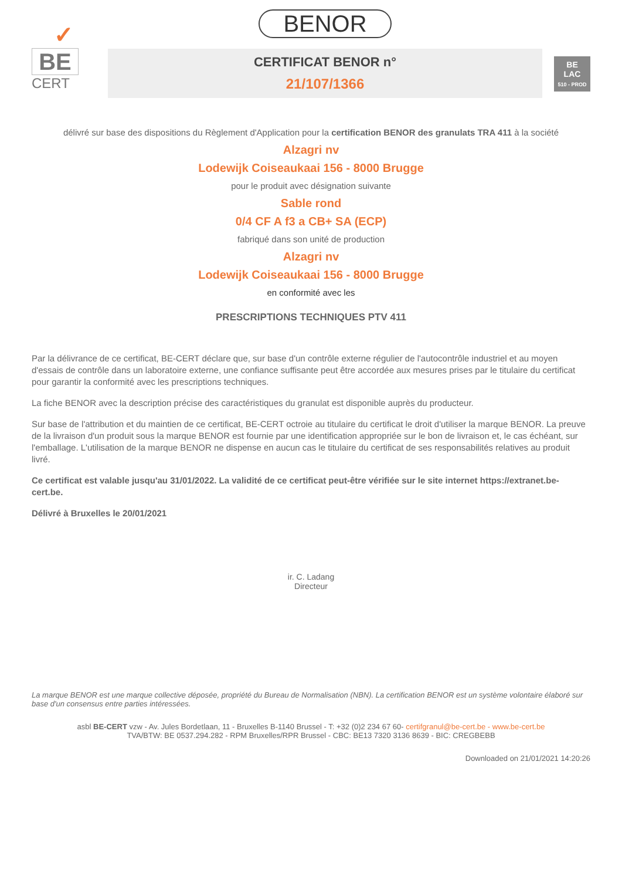✓
BE
CERT
BENOR
CERTIFICAT BENOR n°
21/107/1366
BE
LAC
510 - PROD
délivré sur base des dispositions du Règlement d'Application pour la certification BENOR des granulats TRA 411 à la société
Alzagri nv
Lodewijk Coiseaukaai 156 - 8000 Brugge
pour le produit avec désignation suivante
Sable rond
0/4 CF A f3 a CB+ SA (ECP)
fabriqué dans son unité de production
Alzagri nv
Lodewijk Coiseaukaai 156 - 8000 Brugge
en conformité avec les
PRESCRIPTIONS TECHNIQUES PTV 411
Par la délivrance de ce certificat, BE-CERT déclare que, sur base d'un contrôle externe régulier de l'autocontrôle industriel et au moyen d'essais de contrôle dans un laboratoire externe, une confiance suffisante peut être accordée aux mesures prises par le titulaire du certificat pour garantir la conformité avec les prescriptions techniques.
La fiche BENOR avec la description précise des caractéristiques du granulat est disponible auprès du producteur.
Sur base de l'attribution et du maintien de ce certificat, BE-CERT octroie au titulaire du certificat le droit d'utiliser la marque BENOR. La preuve de la livraison d'un produit sous la marque BENOR est fournie par une identification appropriée sur le bon de livraison et, le cas échéant, sur l'emballage. L'utilisation de la marque BENOR ne dispense en aucun cas le titulaire du certificat de ses responsabilités relatives au produit livré.
Ce certificat est valable jusqu'au 31/01/2022. La validité de ce certificat peut-être vérifiée sur le site internet https://extranet.be-cert.be.
Délivré à Bruxelles le 20/01/2021
ir. C. Ladang
Directeur
La marque BENOR est une marque collective déposée, propriété du Bureau de Normalisation (NBN). La certification BENOR est un système volontaire élaboré sur base d'un consensus entre parties intéressées.
asbl BE-CERT vzw - Av. Jules Bordetlaan, 11 - Bruxelles B-1140 Brussel - T: +32 (0)2 234 67 60- certifgranul@be-cert.be - www.be-cert.be
TVA/BTW: BE 0537.294.282 - RPM Bruxelles/RPR Brussel - CBC: BE13 7320 3136 8639 - BIC: CREGBEBB
Downloaded on 21/01/2021 14:20:26